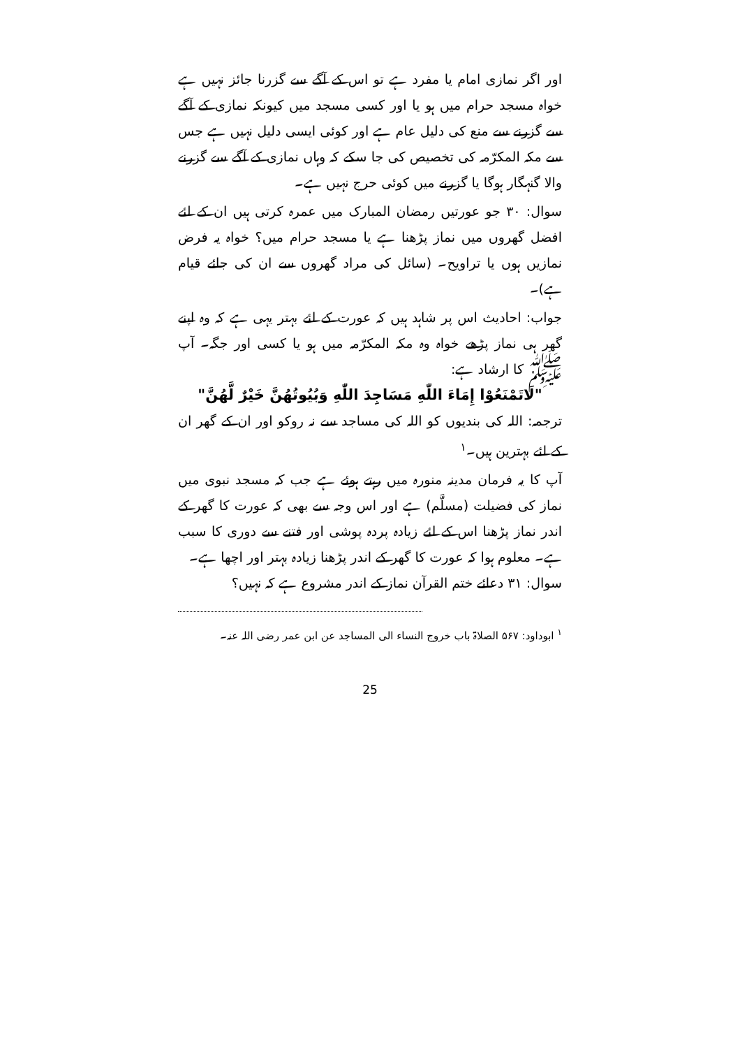اور اگر نمازی امام یا مفرد ہے تو اس کے آگے سے گزرنا جائز نہیں ہے خواہ مسجد حرام میں ہو یا اور کسی مسجد میں کیونکہ نمازی کے آگے سے گزرنے سے منع کی دلیل عام ہے اور کوئی ایسی دلیل نہیں ہے جس سے مکہ المکرّمہ کی تخصیص کی جا سکے کہ وہاں نمازی کے آگے سے گزرنے والا گنہگار ہوگا یا گزرنے میں کوئی حرج نہیں ہے۔
سوال: ۳۰ جو عورتیں رمضان المبارک میں عمرہ کرتی ہیں ان کے لئے افضل گھروں میں نماز پڑھنا ہے یا مسجد حرام میں؟ خواہ یہ فرض نمازیں ہوں یا تراویح۔ (سائل کی مراد گھروں سے ان کی جائے قیام ہے)۔
جواب: احادیث اس پر شاہد ہیں کہ عورت کے لئے بہتر یہی ہے کہ وہ اپنے گھر ہی نماز پڑھے خواہ وہ مکہ المکرّمہ میں ہو یا کسی اور جگہ۔ آپ ﷺ کا ارشاد ہے:
"لَاتَمْنَعُوْا إِمَاءَ اللّٰهِ مَسَاجِدَ اللّٰهِ وَبُيُوتُهُنَّ خَيْرٌ لَّهُنَّ"
ترجمہ: اللہ کی بندیوں کو اللہ کی مساجد سے نہ روکو اور ان کے گھر ان کے لئے بہترین ہیں۔<sup>۱</sup>
آپ کا یہ فرمان مدینہ منورہ میں رہتے ہوئے ہے جب کہ مسجد نبوی میں نماز کی فضیلت (مسلَّم) ہے اور اس وجہ سے بھی کہ عورت کا گھر کے اندر نماز پڑھنا اس کے لئے زیادہ پردہ پوشی اور فتنے سے دوری کا سبب ہے۔ معلوم ہوا کہ عورت کا گھر کے اندر پڑھنا زیادہ بہتر اور اچھا ہے۔
سوال: ۳۱ دعائے ختم القرآن نماز کے اندر مشروع ہے کہ نہیں؟
<sup>۱</sup> ابوداود: ۵۶۷ الصلاۃ باب خروج النساء الی المساجد عن ابن عمر رضی اللہ عنہ۔
25